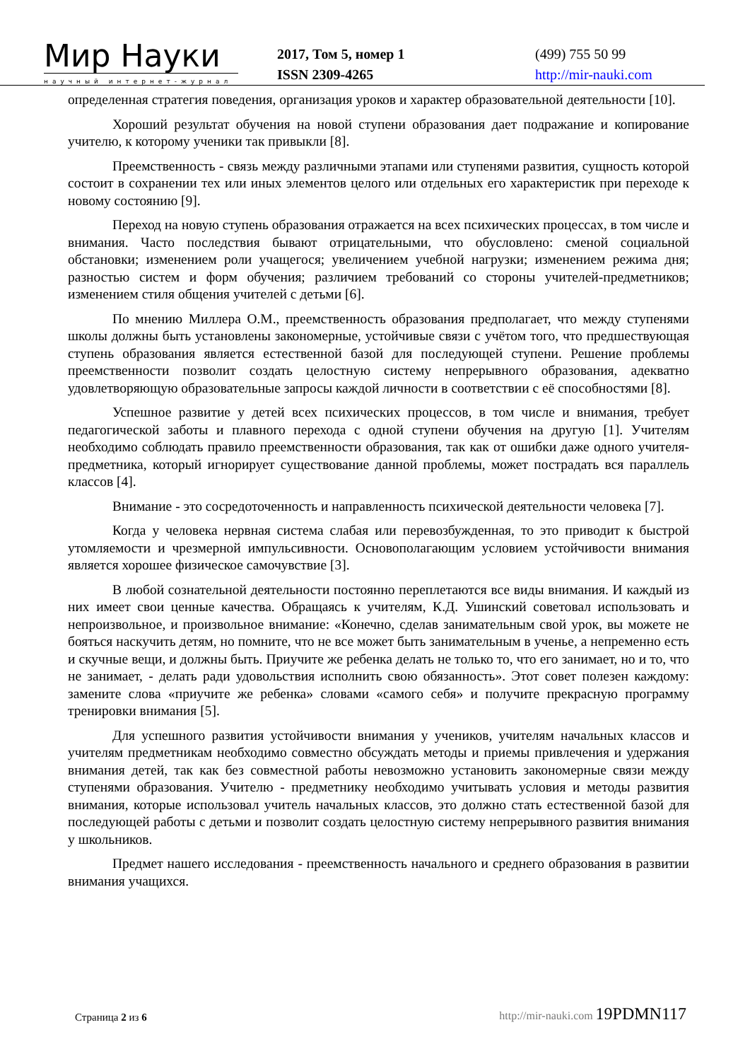Мир Науки
научный интернет-журнал
2017, Том 5, номер 1
ISSN 2309-4265
(499) 755 50 99
http://mir-nauki.com
определенная стратегия поведения, организация уроков и характер образовательной деятельности [10].
Хороший результат обучения на новой ступени образования дает подражание и копирование учителю, к которому ученики так привыкли [8].
Преемственность - связь между различными этапами или ступенями развития, сущность которой состоит в сохранении тех или иных элементов целого или отдельных его характеристик при переходе к новому состоянию [9].
Переход на новую ступень образования отражается на всех психических процессах, в том числе и внимания. Часто последствия бывают отрицательными, что обусловлено: сменой социальной обстановки; изменением роли учащегося; увеличением учебной нагрузки; изменением режима дня; разностью систем и форм обучения; различием требований со стороны учителей-предметников; изменением стиля общения учителей с детьми [6].
По мнению Миллера О.М., преемственность образования предполагает, что между ступенями школы должны быть установлены закономерные, устойчивые связи с учётом того, что предшествующая ступень образования является естественной базой для последующей ступени. Решение проблемы преемственности позволит создать целостную систему непрерывного образования, адекватно удовлетворяющую образовательные запросы каждой личности в соответствии с её способностями [8].
Успешное развитие у детей всех психических процессов, в том числе и внимания, требует педагогической заботы и плавного перехода с одной ступени обучения на другую [1]. Учителям необходимо соблюдать правило преемственности образования, так как от ошибки даже одного учителя-предметника, который игнорирует существование данной проблемы, может пострадать вся параллель классов [4].
Внимание - это сосредоточенность и направленность психической деятельности человека [7].
Когда у человека нервная система слабая или перевозбужденная, то это приводит к быстрой утомляемости и чрезмерной импульсивности. Основополагающим условием устойчивости внимания является хорошее физическое самочувствие [3].
В любой сознательной деятельности постоянно переплетаются все виды внимания. И каждый из них имеет свои ценные качества. Обращаясь к учителям, К.Д. Ушинский советовал использовать и непроизвольное, и произвольное внимание: «Конечно, сделав занимательным свой урок, вы можете не бояться наскучить детям, но помните, что не все может быть занимательным в ученье, а непременно есть и скучные вещи, и должны быть. Приучите же ребенка делать не только то, что его занимает, но и то, что не занимает, - делать ради удовольствия исполнить свою обязанность». Этот совет полезен каждому: замените слова «приучите же ребенка» словами «самого себя» и получите прекрасную программу тренировки внимания [5].
Для успешного развития устойчивости внимания у учеников, учителям начальных классов и учителям предметникам необходимо совместно обсуждать методы и приемы привлечения и удержания внимания детей, так как без совместной работы невозможно установить закономерные связи между ступенями образования. Учителю - предметнику необходимо учитывать условия и методы развития внимания, которые использовал учитель начальных классов, это должно стать естественной базой для последующей работы с детьми и позволит создать целостную систему непрерывного развития внимания у школьников.
Предмет нашего исследования - преемственность начального и среднего образования в развитии внимания учащихся.
Страница 2 из 6
http://mir-nauki.com 19PDMN117